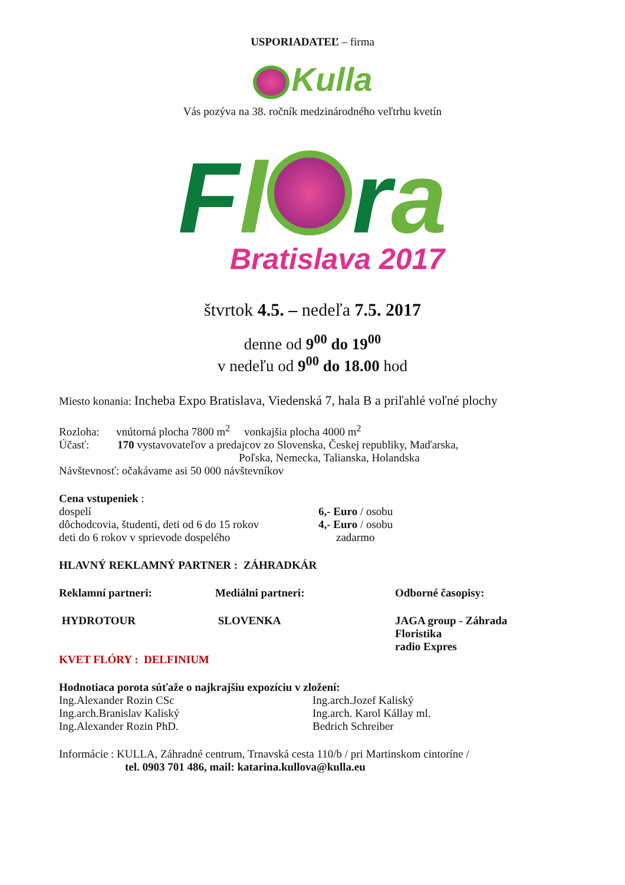USPORIADATEĽ – firma
Kulla
Vás pozýva na 38. ročník medzinárodného veľtrhu kvetín
Fl ra
Bratislava 2017
štvrtok 4.5. – nedeľa 7.5. 2017
denne od 9<sup>00</sup> do 19<sup>00</sup>
v nedeľu od 9<sup>00</sup> do 18.00 hod
Miesto konania: Incheba Expo Bratislava, Viedenská 7, hala B a priľahlé voľné plochy
Rozloha: vnútorná plocha 7800 m<sup>2</sup> vonkajšia plocha 4000 m<sup>2</sup>
Účasť: 170 vystavovateľov a predajcov zo Slovenska, Českej republiky, Maďarska,
Poľska, Nemecka, Talianska, Holandska
Návštevnosť: očakávame asi 50 000 návštevníkov
Cena vstupeniek :
dospelí 6,- Euro / osobu
dôchodcovia, študenti, deti od 6 do 15 rokov 4,- Euro / osobu
deti do 6 rokov v sprievode dospelého zadarmo
HLAVNÝ REKLAMNÝ PARTNER : ZÁHRADKÁR
Reklamní partneri: Mediálni partneri: Odborné časopisy:
HYDROTOUR SLOVENKA JAGA group - Záhrada
Floristika
radio Expres
KVET FLÓRY : DELFINIUM
Hodnotiaca porota súťaže o najkrajšiu expozíciu v zložení:
Ing.Alexander Rozin CSc Ing.arch.Jozef Kaliský
Ing.arch.Branislav Kaliský Ing.arch. Karol Kállay ml.
Ing.Alexander Rozin PhD. Bedrich Schreiber
Informácie : KULLA, Záhradné centrum, Trnavská cesta 110/b / pri Martinskom cintoríne /
tel. 0903 701 486, mail: katarina.kullova@kulla.eu